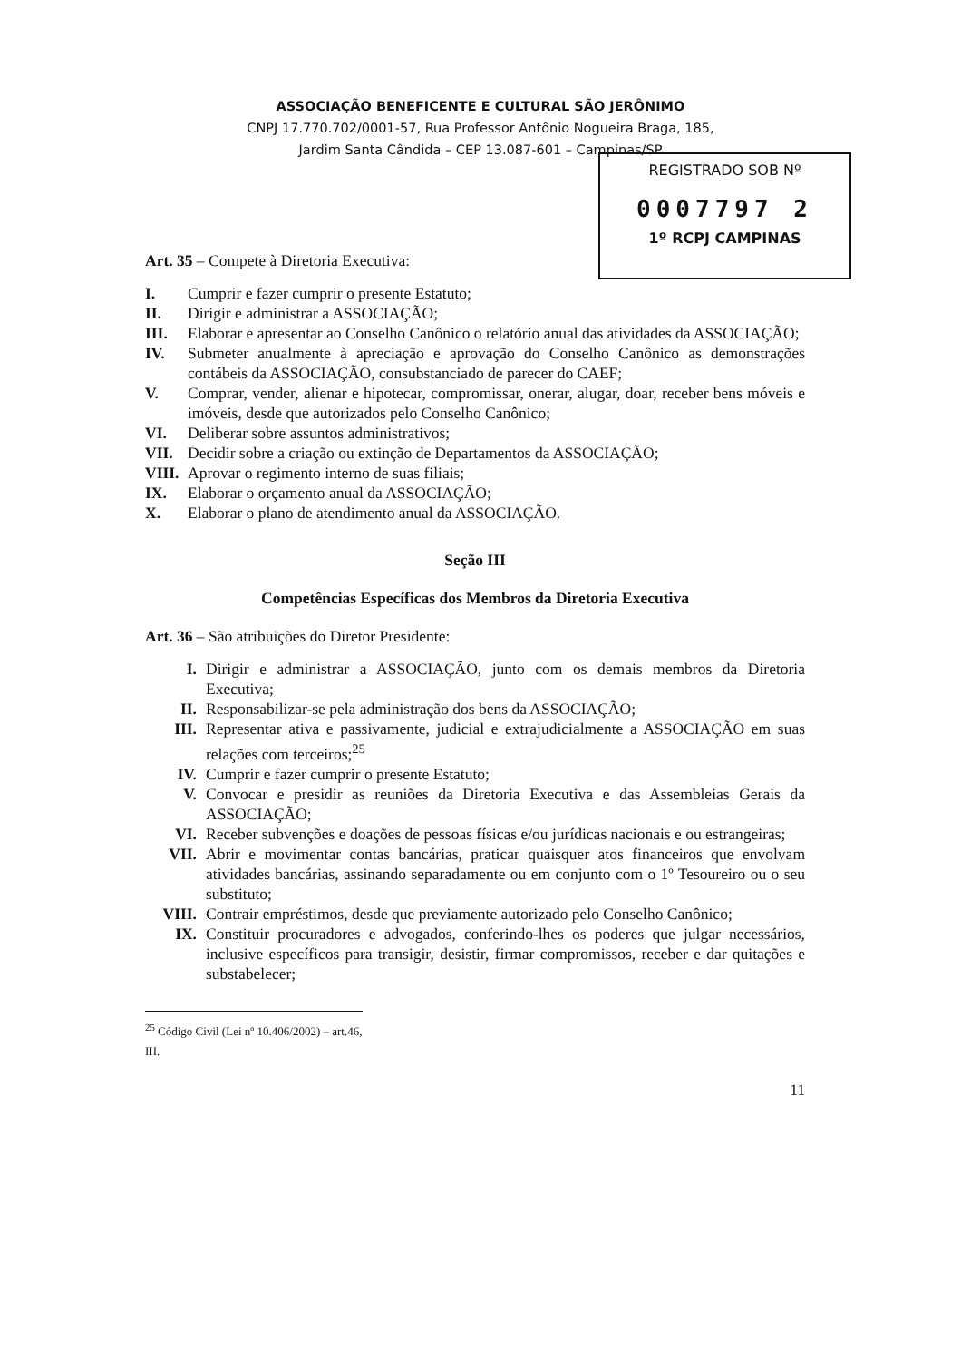ASSOCIAÇÃO BENEFICENTE E CULTURAL SÃO JERÔNIMO
CNPJ 17.770.702/0001-57, Rua Professor Antônio Nogueira Braga, 185,
Jardim Santa Cândida – CEP 13.087-601 – Campinas/SP
REGISTRADO SOB Nº
0007797 2
1º RCPJ CAMPINAS
Art. 35 – Compete à Diretoria Executiva:
I. Cumprir e fazer cumprir o presente Estatuto;
II. Dirigir e administrar a ASSOCIAÇÃO;
III. Elaborar e apresentar ao Conselho Canônico o relatório anual das atividades da ASSOCIAÇÃO;
IV. Submeter anualmente à apreciação e aprovação do Conselho Canônico as demonstrações contábeis da ASSOCIAÇÃO, consubstanciado de parecer do CAEF;
V. Comprar, vender, alienar e hipotecar, compromissar, onerar, alugar, doar, receber bens móveis e imóveis, desde que autorizados pelo Conselho Canônico;
VI. Deliberar sobre assuntos administrativos;
VII. Decidir sobre a criação ou extinção de Departamentos da ASSOCIAÇÃO;
VIII. Aprovar o regimento interno de suas filiais;
IX. Elaborar o orçamento anual da ASSOCIAÇÃO;
X. Elaborar o plano de atendimento anual da ASSOCIAÇÃO.
Seção III
Competências Específicas dos Membros da Diretoria Executiva
Art. 36 – São atribuições do Diretor Presidente:
I. Dirigir e administrar a ASSOCIAÇÃO, junto com os demais membros da Diretoria Executiva;
II. Responsabilizar-se pela administração dos bens da ASSOCIAÇÃO;
III. Representar ativa e passivamente, judicial e extrajudicialmente a ASSOCIAÇÃO em suas relações com terceiros;<sup>25</sup>
IV. Cumprir e fazer cumprir o presente Estatuto;
V. Convocar e presidir as reuniões da Diretoria Executiva e das Assembleias Gerais da ASSOCIAÇÃO;
VI. Receber subvenções e doações de pessoas físicas e/ou jurídicas nacionais e ou estrangeiras;
VII. Abrir e movimentar contas bancárias, praticar quaisquer atos financeiros que envolvam atividades bancárias, assinando separadamente ou em conjunto com o 1º Tesoureiro ou o seu substituto;
VIII. Contrair empréstimos, desde que previamente autorizado pelo Conselho Canônico;
IX. Constituir procuradores e advogados, conferindo-lhes os poderes que julgar necessários, inclusive específicos para transigir, desistir, firmar compromissos, receber e dar quitações e substabelecer;
<sup>25</sup> Código Civil (Lei nº 10.406/2002) – art.46, III.
11